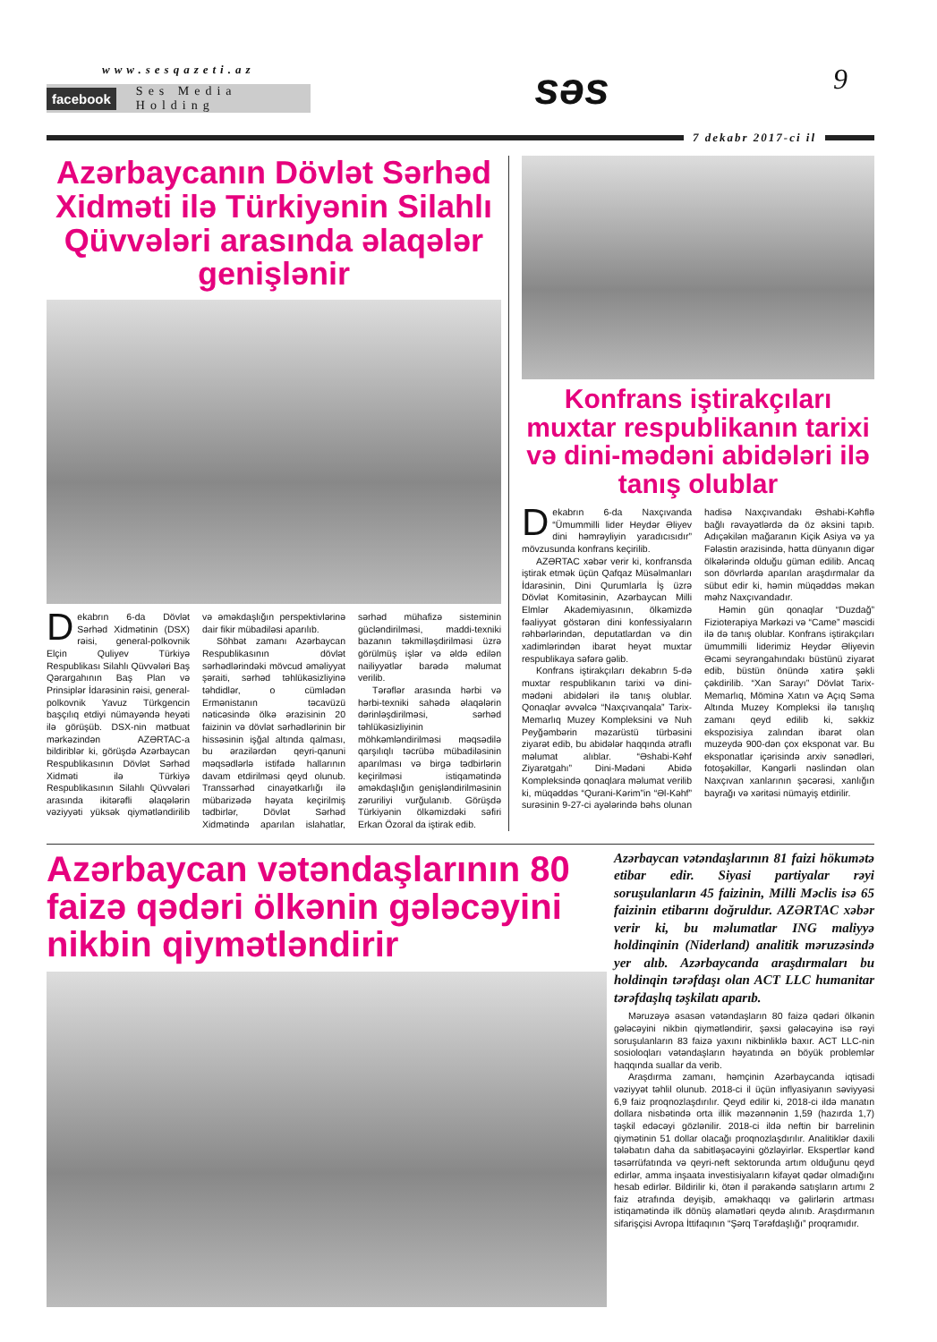www.sesqazeti.az
facebook Ses Media Holding
səs
9
7 dekabr 2017-ci il
Azərbaycanın Dövlət Sərhəd Xidməti ilə Türkiyənin Silahlı Qüvvələri arasında əlaqələr genişlənir
Dekabrın 6-da Dövlət Sərhəd Xidmətinin (DSX) rəisi, general-polkovnik Elçin Quliyev Türkiyə Respublikası Silahlı Qüvvələri Baş Qərargahının Baş Plan və Prinsiplər İdarəsinin rəisi, general-polkovnik Yavuz Türkgencin başçılıq etdiyi nümayəndə heyəti ilə görüşüb. DSX-nin mətbuat mərkəzindən AZƏRTAC-a bildiriblər ki, görüşdə Azərbaycan Respublikasının Dövlət Sərhəd Xidməti ilə Türkiyə Respublikasının Silahlı Qüvvələri arasında ikitərəfli əlaqələrin vəziyyəti yüksək qiymətləndirilib və əməkdaşlığın perspektivlərinə dair fikir mübadiləsi aparılıb.
Söhbət zamanı Azərbaycan Respublikasının dövlət sərhədlərindəki mövcud əməliyyat şəraiti, sərhəd təhlükəsizliyinə təhdidlər, o cümlədən Ermənistanın təcavüzü nəticəsində ölkə ərazisinin 20 faizinin və dövlət sərhədlərinin bir hissəsinin işğal altında qalması, bu ərazilərdən qeyri-qanuni məqsədlərlə istifadə hallarının davam etdirilməsi qeyd olunub. Transsərhəd cinayətkarlığı ilə mübarizədə həyata keçirilmiş tədbirlər, Dövlət Sərhəd Xidmətində aparılan islahatlar, sərhəd mühafizə sisteminin gücləndirilməsi, maddi-texniki bazanın təkmilləşdirilməsi üzrə görülmüş işlər və əldə edilən nailiyyətlər barədə məlumat verilib.
Tərəflər arasında hərbi və hərbi-texniki sahədə əlaqələrin dərinləşdirilməsi, sərhəd təhlükəsizliyinin möhkəmləndirilməsi məqsədilə qarşılıqlı təcrübə mübadiləsinin aparılması və birgə tədbirlərin keçirilməsi istiqamətində əməkdaşlığın genişləndirilməsinin zəruriliyi vurğulanıb. Görüşdə Türkiyənin ölkəmizdəki səfiri Erkan Özoral da iştirak edib.
Konfrans iştirakçıları muxtar respublikanın tarixi və dini-mədəni abidələri ilə tanış olublar
Dekabrın 6-da Naxçıvanda “Ümummilli lider Heydər Əliyev dini həmrəyliyin yaradıcısıdır” mövzusunda konfrans keçirilib.
AZƏRTAC xəbər verir ki, konfransda iştirak etmək üçün Qafqaz Müsəlmanları İdarəsinin, Dini Qurumlarla İş üzrə Dövlət Komitəsinin, Azərbaycan Milli Elmlər Akademiyasının, ölkəmizdə fəaliyyət göstərən dini konfessiyaların rəhbərlərindən, deputatlardan və din xadimlərindən ibarət heyət muxtar respublikaya səfərə gəlib.
Konfrans iştirakçıları dekabrın 5-də muxtar respublikanın tarixi və dini-mədəni abidələri ilə tanış olublar. Qonaqlar əvvəlcə “Naxçıvanqala” Tarix-Memarlıq Muzey Kompleksini və Nuh Peyğəmbərin məzarüstü türbəsini ziyarət edib, bu abidələr haqqında ətraflı məlumat alıblar. “Əshabi-Kəhf Ziyarətgahı” Dini-Mədəni Abidə Kompleksində qonaqlara məlumat verilib ki, müqəddəs “Qurani-Kərim”in “Əl-Kəhf” surəsinin 9-27-ci ayələrində bəhs olunan hadisə Naxçıvandakı Əshabi-Kəhflə bağlı rəvayətlərdə də öz əksini tapıb. Adıçəkilən mağaranın Kiçik Asiya və ya Fələstin ərazisində, hətta dünyanın digər ölkələrində olduğu güman edilib. Ancaq son dövrlərdə aparılan araşdırmalar da sübut edir ki, həmin müqəddəs məkan məhz Naxçıvandadır.
Həmin gün qonaqlar “Duzdağ” Fizioterapiya Mərkəzi və “Came” məscidi ilə də tanış olublar. Konfrans iştirakçıları ümummilli liderimiz Heydər Əliyevin Əcəmi seyrəngahındakı büstünü ziyarət edib, büstün önündə xatirə şəkli çəkdirilib. “Xan Sarayı” Dövlət Tarix-Memarlıq, Möminə Xatın və Açıq Səma Altında Muzey Kompleksi ilə tanışlıq zamanı qeyd edilib ki, səkkiz ekspozisiya zalından ibarət olan muzeydə 900-dən çox eksponat var. Bu eksponatlar içərisində arxiv sənədləri, fotoşəkillər, Kəngərli nəslindən olan Naxçıvan xanlarının şəcərəsi, xanlığın bayrağı və xəritəsi nümayiş etdirilir.
Azərbaycan vətəndaşlarının 80 faizə qədəri ölkənin gələcəyini nikbin qiymətləndirir
Azərbaycan vətəndaşlarının 81 faizi hökumətə etibar edir. Siyasi partiyalar rəyi soruşulanların 45 faizinin, Milli Məclis isə 65 faizinin etibarını doğruldur. AZƏRTAC xəbər verir ki, bu məlumatlar ING maliyyə holdinqinin (Niderland) analitik məruzəsində yer alıb. Azərbaycanda araşdırmaları bu holdinqin tərəfdaşı olan ACT LLC humanitar tərəfdaşlıq təşkilatı aparıb.
Məruzəyə əsasən vətəndaşların 80 faizə qədəri ölkənin gələcəyini nikbin qiymətləndirir, şəxsi gələcəyinə isə rəyi soruşulanların 83 faizə yaxını nikbinliklə baxır. ACT LLC-nin sosioloqları vətəndaşların həyatında ən böyük problemlər haqqında suallar da verib.
Araşdırma zamanı, həmçinin Azərbaycanda iqtisadi vəziyyət təhlil olunub. 2018-ci il üçün inflyasiyanın səviyyəsi 6,9 faiz proqnozlaşdırılır. Qeyd edilir ki, 2018-ci ildə manatın dollara nisbətində orta illik məzənnənin 1,59 (hazırda 1,7) təşkil edəcəyi gözlənilir. 2018-ci ildə neftin bir barrelinin qiymətinin 51 dollar olacağı proqnozlaşdırılır. Analitiklər daxili tələbatın daha da sabitləşəcəyini gözləyirlər. Ekspertlər kənd təsərrüfatında və qeyri-neft sektorunda artım olduğunu qeyd edirlər, amma inşaata investisiyaların kifayət qədər olmadığını hesab edirlər. Bildirilir ki, ötən il pərakəndə satışların artımı 2 faiz ətrafında deyişib, əməkhaqqı və gəlirlərin artması istiqamətində ilk dönüş əlamətləri qeydə alınıb. Araşdırmanın sifarişçisi Avropa İttifaqının “Şərq Tərəfdaşlığı” proqramıdır.